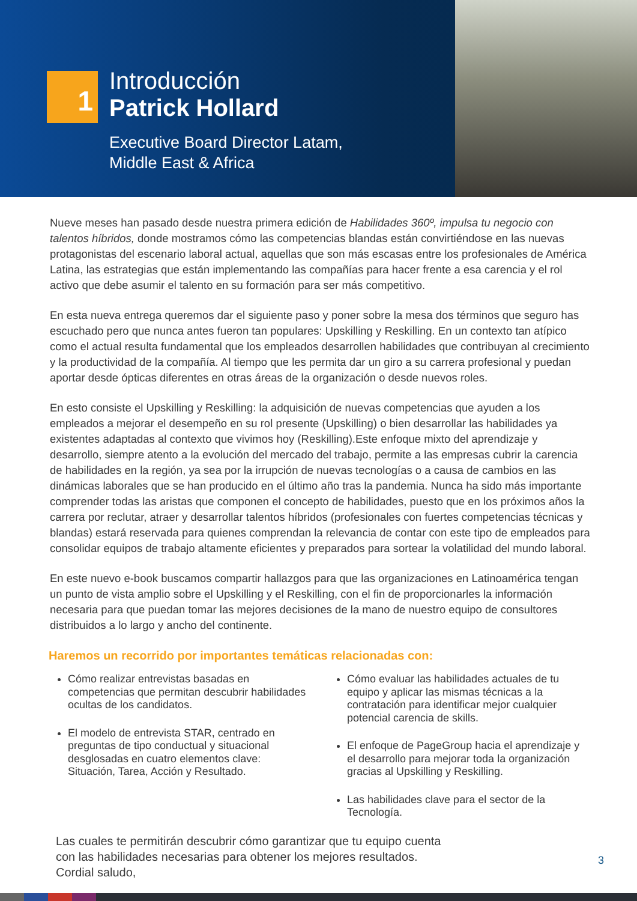1
Introducción
Patrick Hollard
Executive Board Director Latam,
Middle East & Africa
Nueve meses han pasado desde nuestra primera edición de Habilidades 360º, impulsa tu negocio con talentos híbridos, donde mostramos cómo las competencias blandas están convirtiéndose en las nuevas protagonistas del escenario laboral actual, aquellas que son más escasas entre los profesionales de América Latina, las estrategias que están implementando las compañías para hacer frente a esa carencia y el rol activo que debe asumir el talento en su formación para ser más competitivo.
En esta nueva entrega queremos dar el siguiente paso y poner sobre la mesa dos términos que seguro has escuchado pero que nunca antes fueron tan populares: Upskilling y Reskilling. En un contexto tan atípico como el actual resulta fundamental que los empleados desarrollen habilidades que contribuyan al crecimiento y la productividad de la compañía. Al tiempo que les permita dar un giro a su carrera profesional y puedan aportar desde ópticas diferentes en otras áreas de la organización o desde nuevos roles.
En esto consiste el Upskilling y Reskilling: la adquisición de nuevas competencias que ayuden a los empleados a mejorar el desempeño en su rol presente (Upskilling) o bien desarrollar las habilidades ya existentes adaptadas al contexto que vivimos hoy (Reskilling).Este enfoque mixto del aprendizaje y desarrollo, siempre atento a la evolución del mercado del trabajo, permite a las empresas cubrir la carencia de habilidades en la región, ya sea por la irrupción de nuevas tecnologías o a causa de cambios en las dinámicas laborales que se han producido en el último año tras la pandemia. Nunca ha sido más importante comprender todas las aristas que componen el concepto de habilidades, puesto que en los próximos años la carrera por reclutar, atraer y desarrollar talentos híbridos (profesionales con fuertes competencias técnicas y blandas) estará reservada para quienes comprendan la relevancia de contar con este tipo de empleados para consolidar equipos de trabajo altamente eficientes y preparados para sortear la volatilidad del mundo laboral.
En este nuevo e-book buscamos compartir hallazgos para que las organizaciones en Latinoamérica tengan un punto de vista amplio sobre el Upskilling y el Reskilling, con el fin de proporcionarles la información necesaria para que puedan tomar las mejores decisiones de la mano de nuestro equipo de consultores distribuidos a lo largo y ancho del continente.
Haremos un recorrido por importantes temáticas relacionadas con:
Cómo realizar entrevistas basadas en competencias que permitan descubrir habilidades ocultas de los candidatos.
El modelo de entrevista STAR, centrado en preguntas de tipo conductual y situacional desglosadas en cuatro elementos clave: Situación, Tarea, Acción y Resultado.
Cómo evaluar las habilidades actuales de tu equipo y aplicar las mismas técnicas a la contratación para identificar mejor cualquier potencial carencia de skills.
El enfoque de PageGroup hacia el aprendizaje y el desarrollo para mejorar toda la organización gracias al Upskilling y Reskilling.
Las habilidades clave para el sector de la Tecnología.
Las cuales te permitirán descubrir cómo garantizar que tu equipo cuenta
con las habilidades necesarias para obtener los mejores resultados.
Cordial saludo,
3